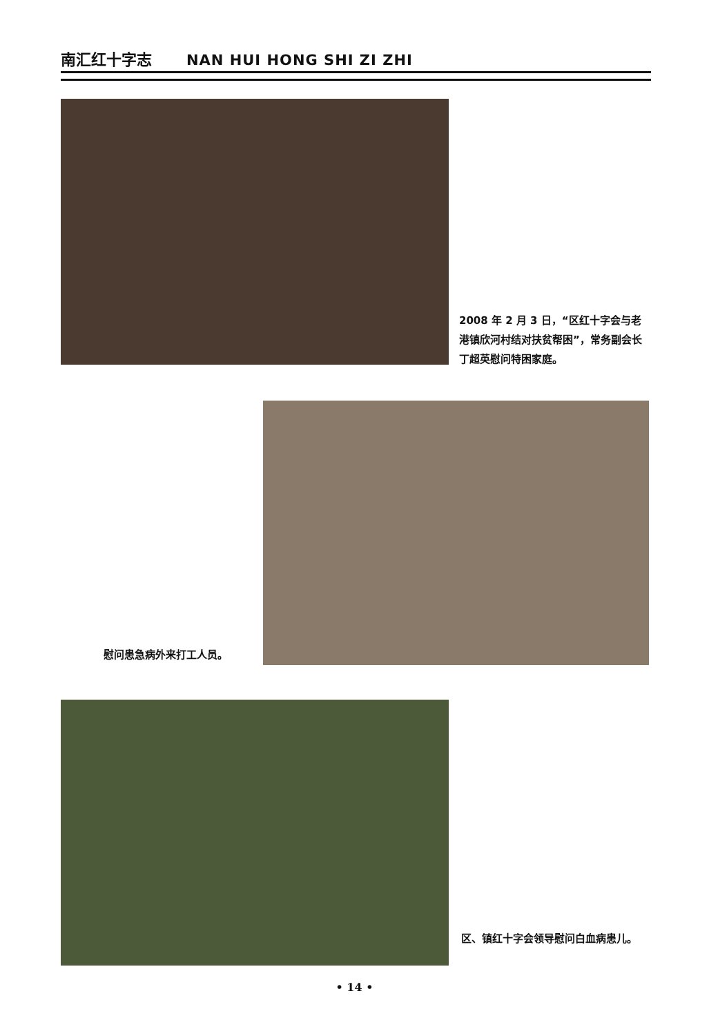南汇红十字志 NAN HUI HONG SHI ZI ZHI
2008 年 2 月 3 日，“区红十字会与老港镇欣河村结对扶贫帮困”，常务副会长丁超英慰问特困家庭。
慰问患急病外来打工人员。
区、镇红十字会领导慰问白血病患儿。
• 14 •